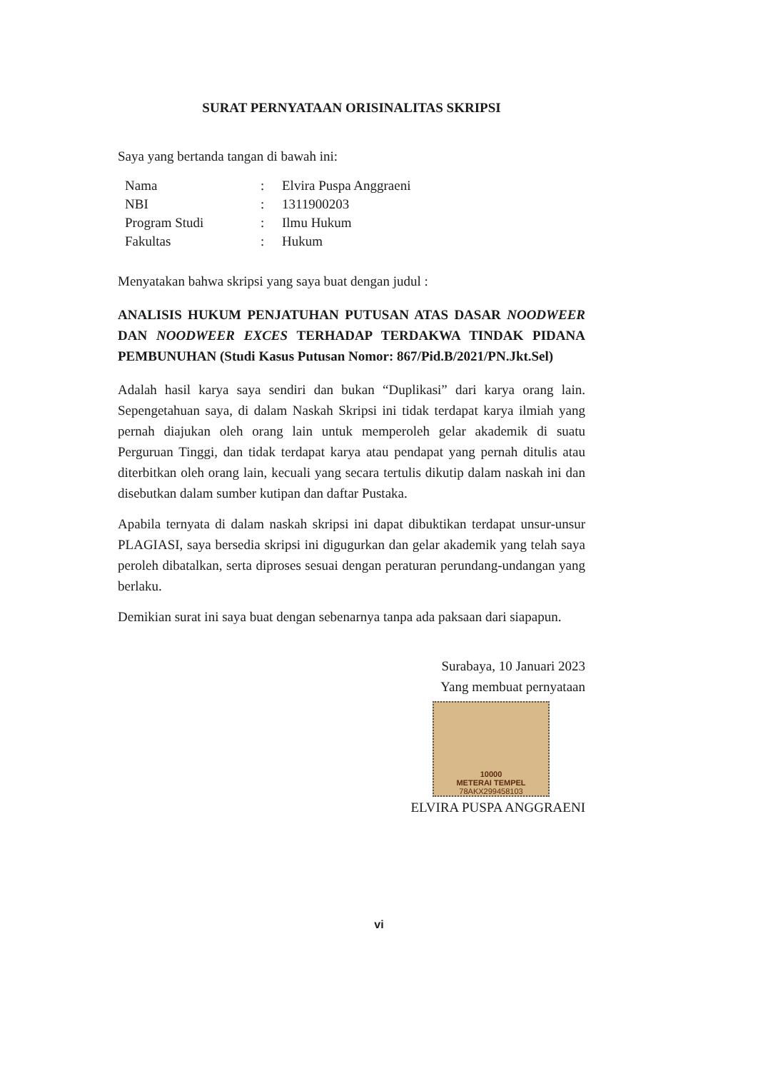SURAT PERNYATAAN ORISINALITAS SKRIPSI
Saya yang bertanda tangan di bawah ini:
| Nama | : | Elvira Puspa Anggraeni |
| NBI | : | 1311900203 |
| Program Studi | : | Ilmu Hukum |
| Fakultas | : | Hukum |
Menyatakan bahwa skripsi yang saya buat dengan judul :
ANALISIS HUKUM PENJATUHAN PUTUSAN ATAS DASAR NOODWEER DAN NOODWEER EXCES TERHADAP TERDAKWA TINDAK PIDANA PEMBUNUHAN (Studi Kasus Putusan Nomor: 867/Pid.B/2021/PN.Jkt.Sel)
Adalah hasil karya saya sendiri dan bukan “Duplikasi” dari karya orang lain. Sepengetahuan saya, di dalam Naskah Skripsi ini tidak terdapat karya ilmiah yang pernah diajukan oleh orang lain untuk memperoleh gelar akademik di suatu Perguruan Tinggi, dan tidak terdapat karya atau pendapat yang pernah ditulis atau diterbitkan oleh orang lain, kecuali yang secara tertulis dikutip dalam naskah ini dan disebutkan dalam sumber kutipan dan daftar Pustaka.
Apabila ternyata di dalam naskah skripsi ini dapat dibuktikan terdapat unsur-unsur PLAGIASI, saya bersedia skripsi ini digugurkan dan gelar akademik yang telah saya peroleh dibatalkan, serta diproses sesuai dengan peraturan perundang-undangan yang berlaku.
Demikian surat ini saya buat dengan sebenarnya tanpa ada paksaan dari siapapun.
Surabaya, 10 Januari 2023
Yang membuat pernyataan
10000
METERAI TEMPEL
78AKX299458103
ELVIRA PUSPA ANGGRAENI
vi